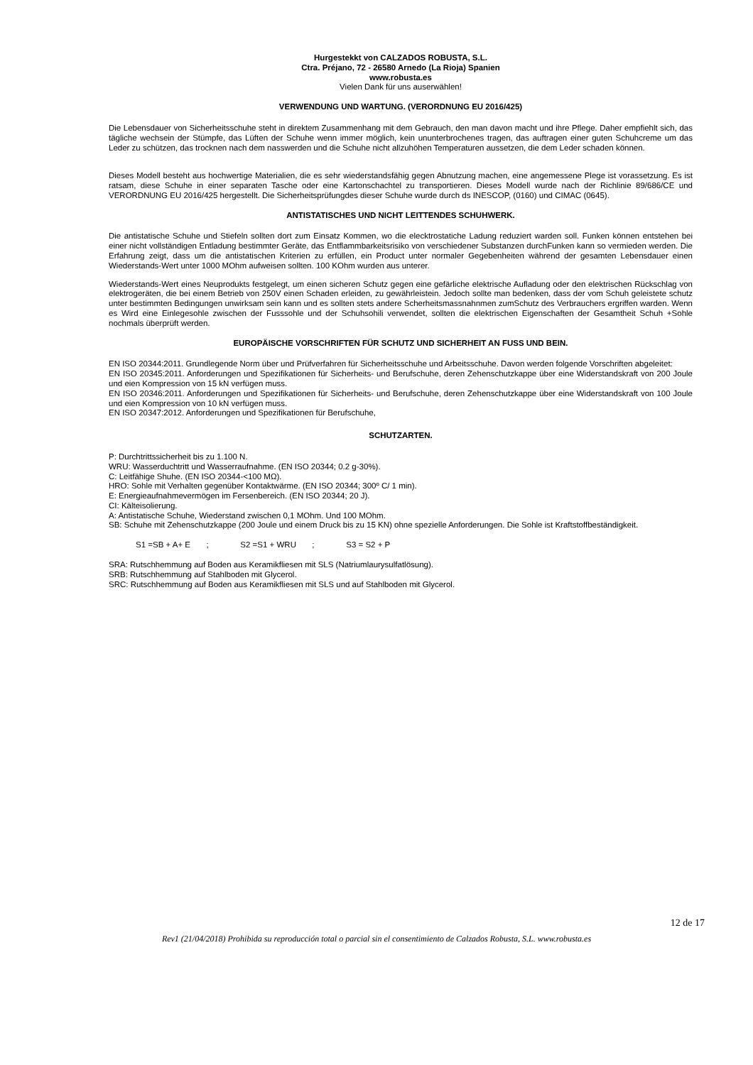Hurgestekkt von CALZADOS ROBUSTA, S.L.
Ctra. Préjano, 72 - 26580 Arnedo (La Rioja) Spanien
www.robusta.es
Vielen Dank für uns auserwählen!
VERWENDUNG UND WARTUNG. (VERORDNUNG EU 2016/425)
Die Lebensdauer von Sicherheitsschuhe steht in direktem Zusammenhang mit dem Gebrauch, den man davon macht und ihre Pflege. Daher empfiehlt sich, das tägliche wechsein der Stümpfe, das Lüften der Schuhe wenn immer möglich, kein ununterbrochenes tragen, das auftragen einer guten Schuhcreme um das Leder zu schützen, das trocknen nach dem nasswerden und die Schuhe nicht allzuhöhen Temperaturen aussetzen, die dem Leder schaden können.
Dieses Modell besteht aus hochwertige Materialien, die es sehr wiederstandsfähig gegen Abnutzung machen, eine angemessene Plege ist vorassetzung. Es ist ratsam, diese Schuhe in einer separaten Tasche oder eine Kartonschachtel zu transportieren. Dieses Modell wurde nach der Richlinie 89/686/CE und VERORDNUNG EU 2016/425 hergestellt. Die Sicherheitsprüfungdes dieser Schuhe wurde durch ds INESCOP, (0160) und CIMAC (0645).
ANTISTATISCHES UND NICHT LEITTENDES SCHUHWERK.
Die antistatische Schuhe und Stiefeln sollten dort zum Einsatz Kommen, wo die elecktrostatiche Ladung reduziert warden soll. Funken können entstehen bei einer nicht vollständigen Entladung bestimmter Geräte, das Entflammbarkeitsrisiko von verschiedener Substanzen durchFunken kann so vermieden werden. Die Erfahrung zeigt, dass um die antistatischen Kriterien zu erfüllen, ein Product unter normaler Gegebenheiten während der gesamten Lebensdauer einen Wiederstands-Wert unter 1000 MOhm aufweisen sollten. 100 KOhm wurden aus unterer.
Wiederstands-Wert eines Neuprodukts festgelegt, um einen sicheren Schutz gegen eine gefärliche elektrische Aufladung oder den elektrischen Rückschlag von elektrogeräten, die bei einem Betrieb von 250V einen Schaden erleiden, zu gewährleistein. Jedoch sollte man bedenken, dass der vom Schuh geleistete schutz unter bestimmten Bedingungen unwirksam sein kann und es sollten stets andere Scherheitsmassnahnmen zumSchutz des Verbrauchers ergriffen warden. Wenn es Wird eine Einlegesohle zwischen der Fusssohle und der Schuhsohili verwendet, sollten die elektrischen Eigenschaften der Gesamtheit Schuh +Sohle nochmals überprüft werden.
EUROPÄISCHE VORSCHRIFTEN FÜR SCHUTZ UND SICHERHEIT AN FUSS UND BEIN.
EN ISO 20344:2011. Grundlegende Norm über und Prüfverfahren für Sicherheitsschuhe und Arbeitsschuhe. Davon werden folgende Vorschriften abgeleitet:
EN ISO 20345:2011. Anforderungen und Spezifikationen für Sicherheits- und Berufschuhe, deren Zehenschutzkappe über eine Widerstandskraft von 200 Joule und eien Kompression von 15 kN verfügen muss.
EN ISO 20346:2011. Anforderungen und Spezifikationen für Sicherheits- und Berufschuhe, deren Zehenschutzkappe über eine Widerstandskraft von 100 Joule und eien Kompression von 10 kN verfügen muss.
EN ISO 20347:2012. Anforderungen und Spezifikationen für Berufschuhe,
SCHUTZARTEN.
P: Durchtrittssicherheit bis zu 1.100 N.
WRU: Wasserduchtritt und Wasserraufnahme. (EN ISO 20344; 0.2 g-30%).
C: Leitfähige Shuhe. (EN ISO 20344-<100 MΩ).
HRO: Sohle mit Verhalten gegenüber Kontaktwärme. (EN ISO 20344; 300º C/ 1 min).
E: Energieaufnahmevermögen im Fersenbereich. (EN ISO 20344; 20 J).
CI: Kälteisolierung.
A: Antistatische Schuhe, Wiederstand zwischen 0,1 MOhm. Und 100 MOhm.
SB: Schuhe mit Zehenschutzkappe (200 Joule und einem Druck bis zu 15 KN) ohne spezielle Anforderungen. Die Sohle ist Kraftstoffbeständigkeit.
S1 =SB + A+ E ; S2 =S1 + WRU ; S3 = S2 + P
SRA: Rutschhemmung auf Boden aus Keramikfliesen mit SLS (Natriumlaurysulfatlösung).
SRB: Rutschhemmung auf Stahlboden mit Glycerol.
SRC: Rutschhemmung auf Boden aus Keramikfliesen mit SLS und auf Stahlboden mit Glycerol.
12 de 17
Rev1 (21/04/2018) Prohibida su reproducción total o parcial sin el consentimiento de Calzados Robusta, S.L. www.robusta.es